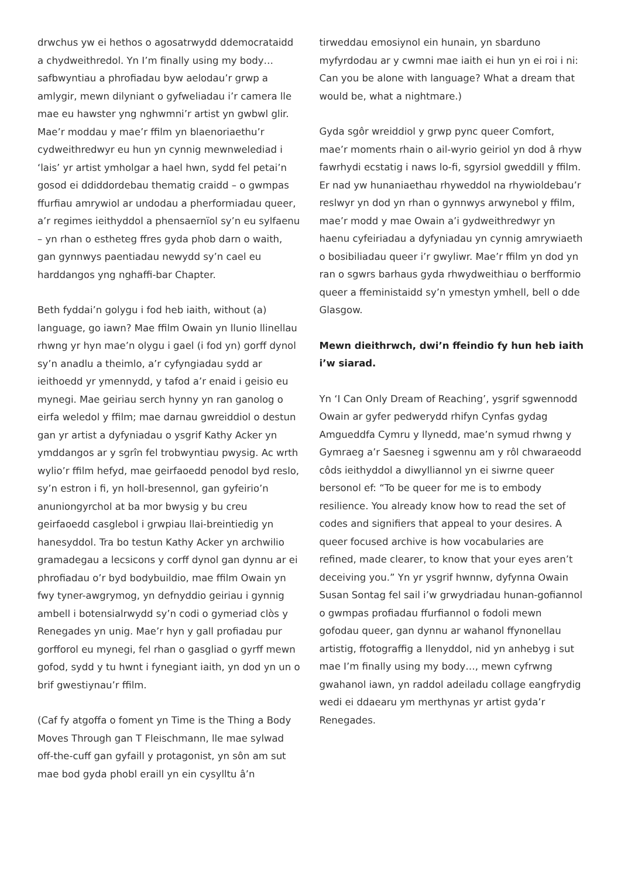drwchus yw ei hethos o agosatrwydd ddemocrataidd a chydweithredol. Yn I’m finally using my body… safbwyntiau a phrofiadau byw aelodau’r grwp a amlygir, mewn dilyniant o gyfweliadau i’r camera lle mae eu hawster yng nghwmni’r artist yn gwbwl glir. Mae’r moddau y mae’r ffilm yn blaenoriaethu’r cydweithredwyr eu hun yn cynnig mewnwelediad i ‘lais’ yr artist ymholgar a hael hwn, sydd fel petai’n gosod ei ddiddordebau thematig craidd – o gwmpas ffurfiau amrywiol ar undodau a pherformiadau queer, a’r regimes ieithyddol a phensaernïol sy’n eu sylfaenu – yn rhan o estheteg ffres gyda phob darn o waith, gan gynnwys paentiadau newydd sy’n cael eu harddangos yng nghaffi-bar Chapter.
Beth fyddai’n golygu i fod heb iaith, without (a) language, go iawn? Mae ffilm Owain yn llunio llinellau rhwng yr hyn mae’n olygu i gael (i fod yn) gorff dynol sy’n anadlu a theimlo, a’r cyfyngiadau sydd ar ieithoedd yr ymennydd, y tafod a’r enaid i geisio eu mynegi. Mae geiriau serch hynny yn ran ganolog o eirfa weledol y ffilm; mae darnau gwreiddiol o destun gan yr artist a dyfyniadau o ysgrif Kathy Acker yn ymddangos ar y sgrîn fel trobwyntiau pwysig. Ac wrth wylio’r ffilm hefyd, mae geirfaoedd penodol byd reslo, sy’n estron i fi, yn holl-bresennol, gan gyfeirio’n anuniongyrchol at ba mor bwysig y bu creu geirfaoedd casglebol i grwpiau llai-breintiedig yn hanesyddol. Tra bo testun Kathy Acker yn archwilio gramadegau a lecsicons y corff dynol gan dynnu ar ei phrofiadau o’r byd bodybuildio, mae ffilm Owain yn fwy tyner-awgrymog, yn defnyddio geiriau i gynnig ambell i botensialrwydd sy’n codi o gymeriad clòs y Renegades yn unig. Mae’r hyn y gall profiadau pur gorfforol eu mynegi, fel rhan o gasgliad o gyrff mewn gofod, sydd y tu hwnt i fynegiant iaith, yn dod yn un o brif gwestiynau’r ffilm.
(Caf fy atgoffa o foment yn Time is the Thing a Body Moves Through gan T Fleischmann, lle mae sylwad off-the-cuff gan gyfaill y protagonist, yn sôn am sut mae bod gyda phobl eraill yn ein cysylltu â’n
tirweddau emosiynol ein hunain, yn sbarduno myfyrdodau ar y cwmni mae iaith ei hun yn ei roi i ni: Can you be alone with language? What a dream that would be, what a nightmare.)
Gyda sgôr wreiddiol y grwp pync queer Comfort, mae’r moments rhain o ail-wyrio geiriol yn dod â rhyw fawrhydi ecstatig i naws lo-fi, sgyrsiol gweddill y ffilm. Er nad yw hunaniaethau rhyweddol na rhywioldebau’r reslwyr yn dod yn rhan o gynnwys arwynebol y ffilm, mae’r modd y mae Owain a’i gydweithredwyr yn haenu cyfeiriadau a dyfyniadau yn cynnig amrywiaeth o bosibiliadau queer i’r gwyliwr. Mae’r ffilm yn dod yn ran o sgwrs barhaus gyda rhwydweithiau o berfformio queer a ffeministaidd sy’n ymestyn ymhell, bell o dde Glasgow.
Mewn dieithrwch, dwi’n ffeindio fy hun heb iaith i’w siarad.
Yn ‘I Can Only Dream of Reaching’, ysgrif sgwennodd Owain ar gyfer pedwerydd rhifyn Cynfas gydag Amgueddfa Cymru y llynedd, mae’n symud rhwng y Gymraeg a’r Saesneg i sgwennu am y rôl chwaraeodd côds ieithyddol a diwylliannol yn ei siwrne queer bersonol ef: “To be queer for me is to embody resilience. You already know how to read the set of codes and signifiers that appeal to your desires. A queer focused archive is how vocabularies are refined, made clearer, to know that your eyes aren’t deceiving you.” Yn yr ysgrif hwnnw, dyfynna Owain Susan Sontag fel sail i’w grwydriadau hunan-gofiannol o gwmpas profiadau ffurfiannol o fodoli mewn gofodau queer, gan dynnu ar wahanol ffynonellau artistig, ffotograffig a llenyddol, nid yn anhebyg i sut mae I’m finally using my body…, mewn cyfrwng gwahanol iawn, yn raddol adeiladu collage eangfrydig wedi ei ddaearu ym merthynas yr artist gyda’r Renegades.